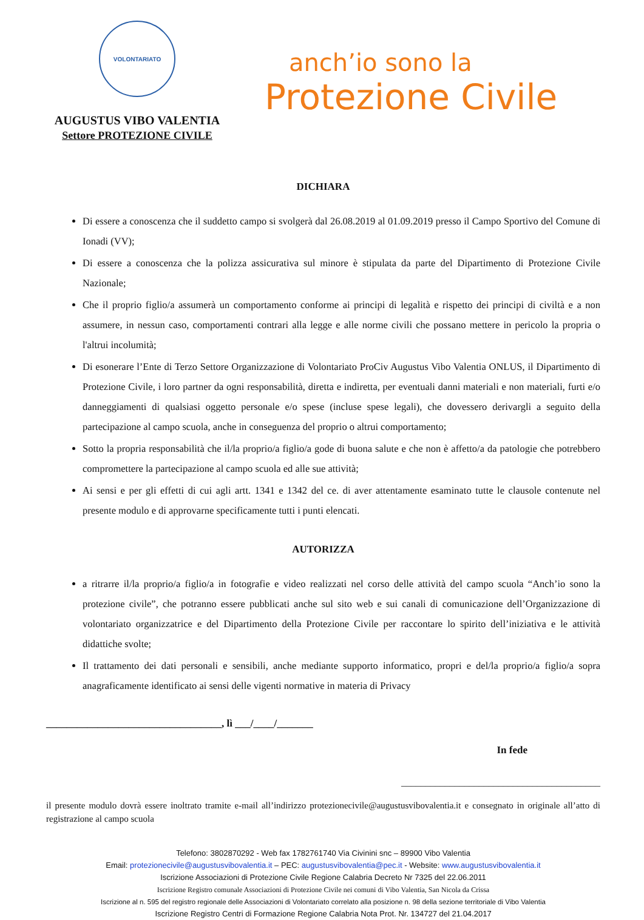VOLONTARIATO
AUGUSTUS VIBO VALENTIA
Settore PROTEZIONE CIVILE
anch’io sono la
Protezione Civile
DICHIARA
Di essere a conoscenza che il suddetto campo si svolgerà dal 26.08.2019 al 01.09.2019 presso il Campo Sportivo del Comune di Ionadi (VV);
Di essere a conoscenza che la polizza assicurativa sul minore è stipulata da parte del Dipartimento di Protezione Civile Nazionale;
Che il proprio figlio/a assumerà un comportamento conforme ai principi di legalità e rispetto dei principi di civiltà e a non assumere, in nessun caso, comportamenti contrari alla legge e alle norme civili che possano mettere in pericolo la propria o l'altrui incolumità;
Di esonerare l’Ente di Terzo Settore Organizzazione di Volontariato ProCiv Augustus Vibo Valentia ONLUS, il Dipartimento di Protezione Civile, i loro partner da ogni responsabilità, diretta e indiretta, per eventuali danni materiali e non materiali, furti e/o danneggiamenti di qualsiasi oggetto personale e/o spese (incluse spese legali), che dovessero derivargli a seguito della partecipazione al campo scuola, anche in conseguenza del proprio o altrui comportamento;
Sotto la propria responsabilità che il/la proprio/a figlio/a gode di buona salute e che non è affetto/a da patologie che potrebbero compromettere la partecipazione al campo scuola ed alle sue attività;
Ai sensi e per gli effetti di cui agli artt. 1341 e 1342 del ce. di aver attentamente esaminato tutte le clausole contenute nel presente modulo e di approvarne specificamente tutti i punti elencati.
AUTORIZZA
a ritrarre il/la proprio/a figlio/a in fotografie e video realizzati nel corso delle attività del campo scuola “Anch’io sono la protezione civile”, che potranno essere pubblicati anche sul sito web e sui canali di comunicazione dell’Organizzazione di volontariato organizzatrice e del Dipartimento della Protezione Civile per raccontare lo spirito dell’iniziativa e le attività didattiche svolte;
Il trattamento dei dati personali e sensibili, anche mediante supporto informatico, propri e del/la proprio/a figlio/a sopra anagraficamente identificato ai sensi delle vigenti normative in materia di Privacy
__________________________________, lì ___/____/_______
In fede
_________________________________________
il presente modulo dovrà essere inoltrato tramite e-mail all’indirizzo protezionecivile@augustusvibovalentia.it e consegnato in originale all’atto di registrazione al campo scuola
Telefono: 3802870292 - Web fax 1782761740 Via Civinini snc – 89900 Vibo Valentia
Email: protezionecivile@augustusvibovalentia.it – PEC: augustusvibovalentia@pec.it - Website: www.augustusvibovalentia.it
Iscrizione Associazioni di Protezione Civile Regione Calabria Decreto Nr 7325 del 22.06.2011
Iscrizione Registro comunale Associazioni di Protezione Civile nei comuni di Vibo Valentia, San Nicola da Crissa
Iscrizione al n. 595 del registro regionale delle Associazioni di Volontariato correlato alla posizione n. 98 della sezione territoriale di Vibo Valentia
Iscrizione Registro Centri di Formazione Regione Calabria Nota Prot. Nr. 134727 del 21.04.2017